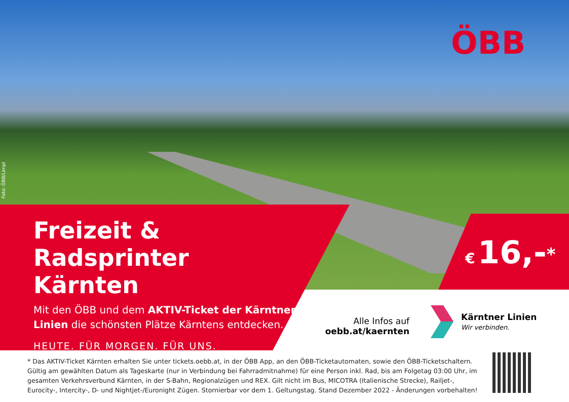ÖBB
Foto: ÖBB/Limpl
Freizeit & Radsprinter
Kärnten
Mit den ÖBB und dem AKTIV-Ticket der Kärntner Linien die schönsten Plätze Kärntens entdecken.
HEUTE. FÜR MORGEN. FÜR UNS.
€ 16,-<sup>*</sup>
Alle Infos auf
oebb.at/kaernten
Kärntner Linien
Wir verbinden.
* Das AKTIV-Ticket Kärnten erhalten Sie unter tickets.oebb.at, in der ÖBB App, an den ÖBB-Ticketautomaten, sowie den ÖBB-Ticketschaltern. Gültig am gewählten Datum als Tageskarte (nur in Verbindung bei Fahrradmitnahme) für eine Person inkl. Rad, bis am Folgetag 03:00 Uhr, im gesamten Verkehrsverbund Kärnten, in der S-Bahn, Regionalzügen und REX. Gilt nicht im Bus, MICOTRA (Italienische Strecke), Railjet-, Eurocity-, Intercity-, D- und Nightjet-/Euronight Zügen. Stornierbar vor dem 1. Geltungstag. Stand Dezember 2022 - Änderungen vorbehalten!